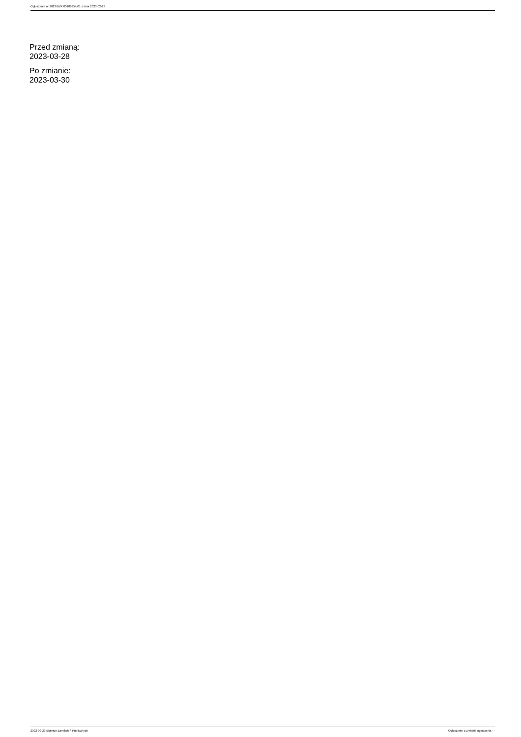Ogłoszenie nr 2023/BZP 00106954/01 z dnia 2023-02-23
Przed zmianą:
2023-03-28
Po zmianie:
2023-03-30
2023-02-23 Biuletyn Zamówień Publicznych Ogłoszenie o zmianie ogłoszenia - -